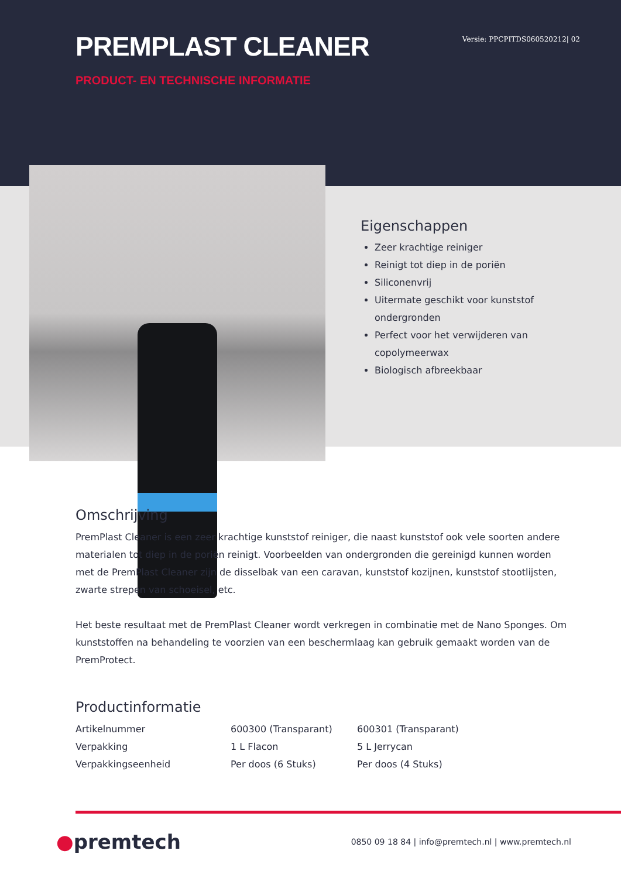PREMPLAST CLEANER
Versie: PPCPITDS060520212| 02
PRODUCT- EN TECHNISCHE INFORMATIE
Eigenschappen
Zeer krachtige reiniger
Reinigt tot diep in de poriën
Siliconenvrij
Uitermate geschikt voor kunststof ondergronden
Perfect voor het verwijderen van copolymeerwax
Biologisch afbreekbaar
Omschrijving
PremPlast Cleaner is een zeer krachtige kunststof reiniger, die naast kunststof ook vele soorten andere materialen tot diep in de poriën reinigt. Voorbeelden van ondergronden die gereinigd kunnen worden met de PremPlast Cleaner zijn de disselbak van een caravan, kunststof kozijnen, kunststof stootlijsten, zwarte strepen van schoeisel, etc.
Het beste resultaat met de PremPlast Cleaner wordt verkregen in combinatie met de Nano Sponges. Om kunststoffen na behandeling te voorzien van een beschermlaag kan gebruik gemaakt worden van de PremProtect.
Productinformatie
| Artikelnummer | 600300 (Transparant) | 600301 (Transparant) |
| Verpakking | 1 L Flacon | 5 L Jerrycan |
| Verpakkingseenheid | Per doos (6 Stuks) | Per doos (4 Stuks) |
●premtech
0850 09 18 84 | info@premtech.nl | www.premtech.nl